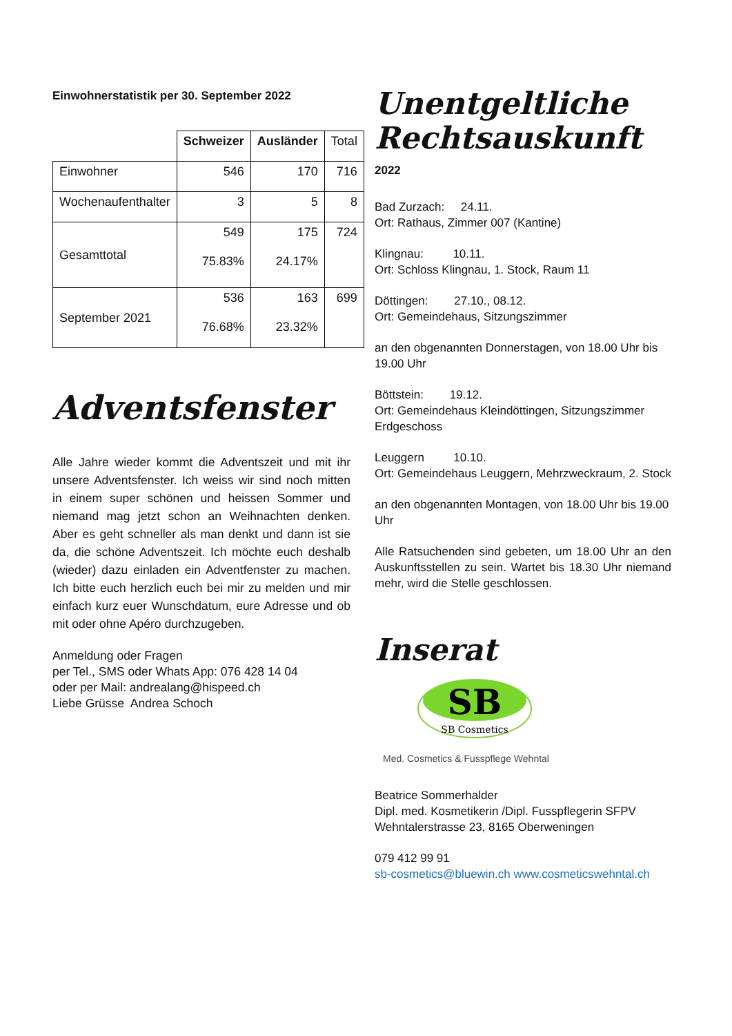Einwohnerstatistik per 30. September 2022
| | Schweizer | Ausländer | Total |
| --- | --- | --- | --- |
| Einwohner | 546 | 170 | 716 |
| Wochenaufenthalter | 3 | 5 | 8 |
| Gesamttotal | 549 75.83% | 175 24.17% | 724 |
| September 2021 | 536 76.68% | 163 23.32% | 699 |
Adventsfenster
Alle Jahre wieder kommt die Adventszeit und mit ihr unsere Adventsfenster. Ich weiss wir sind noch mitten in einem super schönen und heissen Sommer und niemand mag jetzt schon an Weihnachten denken. Aber es geht schneller als man denkt und dann ist sie da, die schöne Adventszeit. Ich möchte euch deshalb (wieder) dazu einladen ein Adventfenster zu machen. Ich bitte euch herzlich euch bei mir zu melden und mir einfach kurz euer Wunschdatum, eure Adresse und ob mit oder ohne Apéro durchzugeben.
Anmeldung oder Fragen
per Tel., SMS oder Whats App: 076 428 14 04
oder per Mail: andrealang@hispeed.ch
Liebe Grüsse Andrea Schoch
Unentgeltliche
Rechtsauskunft
2022
Bad Zurzach: 24.11.
Ort: Rathaus, Zimmer 007 (Kantine)
Klingnau: 10.11.
Ort: Schloss Klingnau, 1. Stock, Raum 11
Döttingen: 27.10., 08.12.
Ort: Gemeindehaus, Sitzungszimmer
an den obgenannten Donnerstagen, von 18.00 Uhr bis 19.00 Uhr
Böttstein: 19.12.
Ort: Gemeindehaus Kleindöttingen, Sitzungszimmer Erdgeschoss
Leuggern 10.10.
Ort: Gemeindehaus Leuggern, Mehrzweckraum, 2. Stock
an den obgenannten Montagen, von 18.00 Uhr bis 19.00 Uhr
Alle Ratsuchenden sind gebeten, um 18.00 Uhr an den Auskunftsstellen zu sein. Wartet bis 18.30 Uhr niemand mehr, wird die Stelle geschlossen.
Inserat
SB
SB Cosmetics
Med. Cosmetics & Fusspflege Wehntal
Beatrice Sommerhalder
Dipl. med. Kosmetikerin /Dipl. Fusspflegerin SFPV
Wehntalerstrasse 23, 8165 Oberweningen
079 412 99 91
sb-cosmetics@bluewin.ch www.cosmeticswehntal.ch